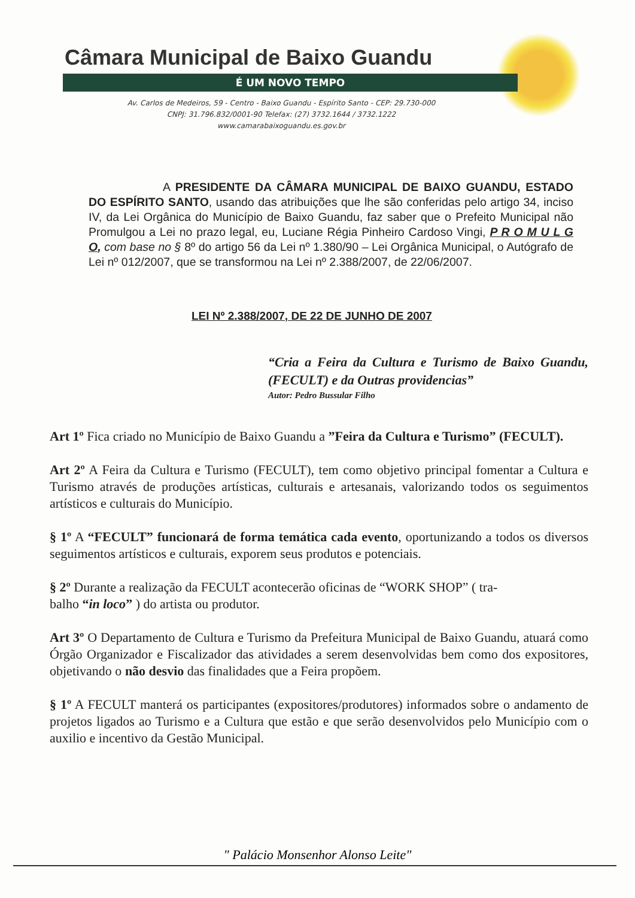Câmara Municipal de Baixo Guandu
É UM NOVO TEMPO
Av. Carlos de Medeiros, 59 - Centro - Baixo Guandu - Espírito Santo - CEP: 29.730-000
CNPJ: 31.796.832/0001-90 Telefax: (27) 3732.1644 / 3732.1222
www.camarabaixoguandu.es.gov.br
A PRESIDENTE DA CÂMARA MUNICIPAL DE BAIXO GUANDU, ESTADO DO ESPÍRITO SANTO, usando das atribuições que lhe são conferidas pelo artigo 34, inciso IV, da Lei Orgânica do Município de Baixo Guandu, faz saber que o Prefeito Municipal não Promulgou a Lei no prazo legal, eu, Luciane Régia Pinheiro Cardoso Vingi, P R O M U L G O, com base no § 8º do artigo 56 da Lei nº 1.380/90 – Lei Orgânica Municipal, o Autógrafo de Lei nº 012/2007, que se transformou na Lei nº 2.388/2007, de 22/06/2007.
LEI Nº 2.388/2007, DE 22 DE JUNHO DE 2007
“Cria a Feira da Cultura e Turismo de Baixo Guandu, (FECULT) e da Outras providencias”
Autor: Pedro Bussular Filho
Art 1º Fica criado no Município de Baixo Guandu a ”Feira da Cultura e Turismo” (FECULT).
Art 2º A Feira da Cultura e Turismo (FECULT), tem como objetivo principal fomentar a Cultura e Turismo através de produções artísticas, culturais e artesanais, valorizando todos os seguimentos artísticos e culturais do Município.
§ 1º A “FECULT” funcionará de forma temática cada evento, oportunizando a todos os diversos seguimentos artísticos e culturais, exporem seus produtos e potenciais.
§ 2º Durante a realização da FECULT acontecerão oficinas de “WORK SHOP” ( tra-
balho “in loco” ) do artista ou produtor.
Art 3º O Departamento de Cultura e Turismo da Prefeitura Municipal de Baixo Guandu, atuará como Órgão Organizador e Fiscalizador das atividades a serem desenvolvidas bem como dos expositores, objetivando o não desvio das finalidades que a Feira propõem.
§ 1º A FECULT manterá os participantes (expositores/produtores) informados sobre o andamento de projetos ligados ao Turismo e a Cultura que estão e que serão desenvolvidos pelo Município com o auxilio e incentivo da Gestão Municipal.
" Palácio Monsenhor Alonso Leite"